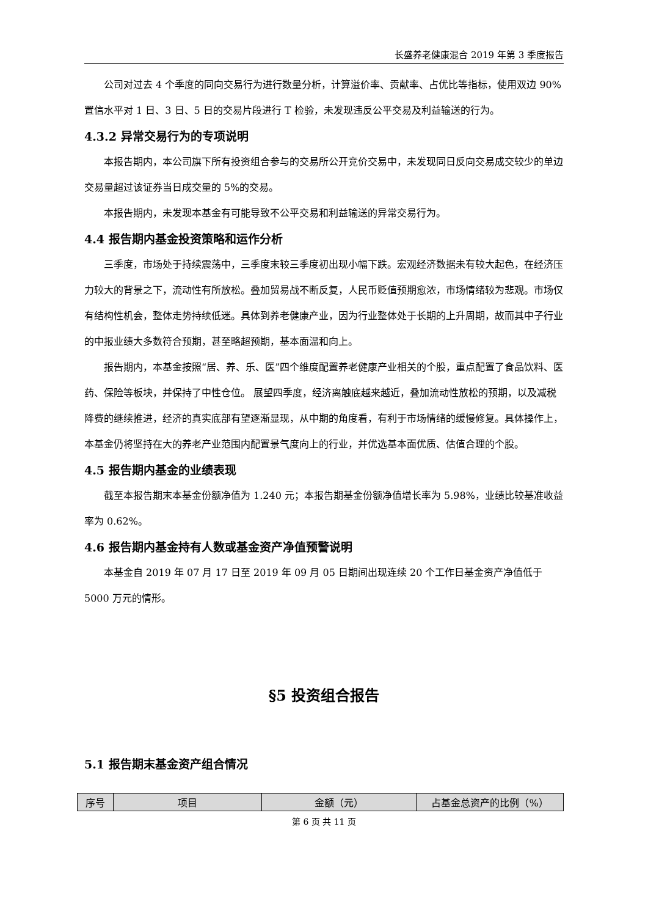长盛养老健康混合 2019 年第 3 季度报告
公司对过去 4 个季度的同向交易行为进行数量分析，计算溢价率、贡献率、占优比等指标，使用双边 90%置信水平对 1 日、3 日、5 日的交易片段进行 T 检验，未发现违反公平交易及利益输送的行为。
4.3.2 异常交易行为的专项说明
本报告期内，本公司旗下所有投资组合参与的交易所公开竞价交易中，未发现同日反向交易成交较少的单边交易量超过该证券当日成交量的 5%的交易。
本报告期内，未发现本基金有可能导致不公平交易和利益输送的异常交易行为。
4.4 报告期内基金投资策略和运作分析
三季度，市场处于持续震荡中，三季度末较三季度初出现小幅下跌。宏观经济数据未有较大起色，在经济压力较大的背景之下，流动性有所放松。叠加贸易战不断反复，人民币贬值预期愈浓，市场情绪较为悲观。市场仅有结构性机会，整体走势持续低迷。具体到养老健康产业，因为行业整体处于长期的上升周期，故而其中子行业的中报业绩大多数符合预期，甚至略超预期，基本面温和向上。
报告期内，本基金按照“居、养、乐、医”四个维度配置养老健康产业相关的个股，重点配置了食品饮料、医药、保险等板块，并保持了中性仓位。 展望四季度，经济离触底越来越近，叠加流动性放松的预期，以及减税降费的继续推进，经济的真实底部有望逐渐显现，从中期的角度看，有利于市场情绪的缓慢修复。具体操作上，本基金仍将坚持在大的养老产业范围内配置景气度向上的行业，并优选基本面优质、估值合理的个股。
4.5 报告期内基金的业绩表现
截至本报告期末本基金份额净值为 1.240 元；本报告期基金份额净值增长率为 5.98%，业绩比较基准收益率为 0.62%。
4.6 报告期内基金持有人数或基金资产净值预警说明
本基金自 2019 年 07 月 17 日至 2019 年 09 月 05 日期间出现连续 20 个工作日基金资产净值低于 5000 万元的情形。
§5 投资组合报告
5.1 报告期末基金资产组合情况
| 序号 | 项目 | 金额（元） | 占基金总资产的比例（%） |
| --- | --- | --- | --- |
第 6 页 共 11 页